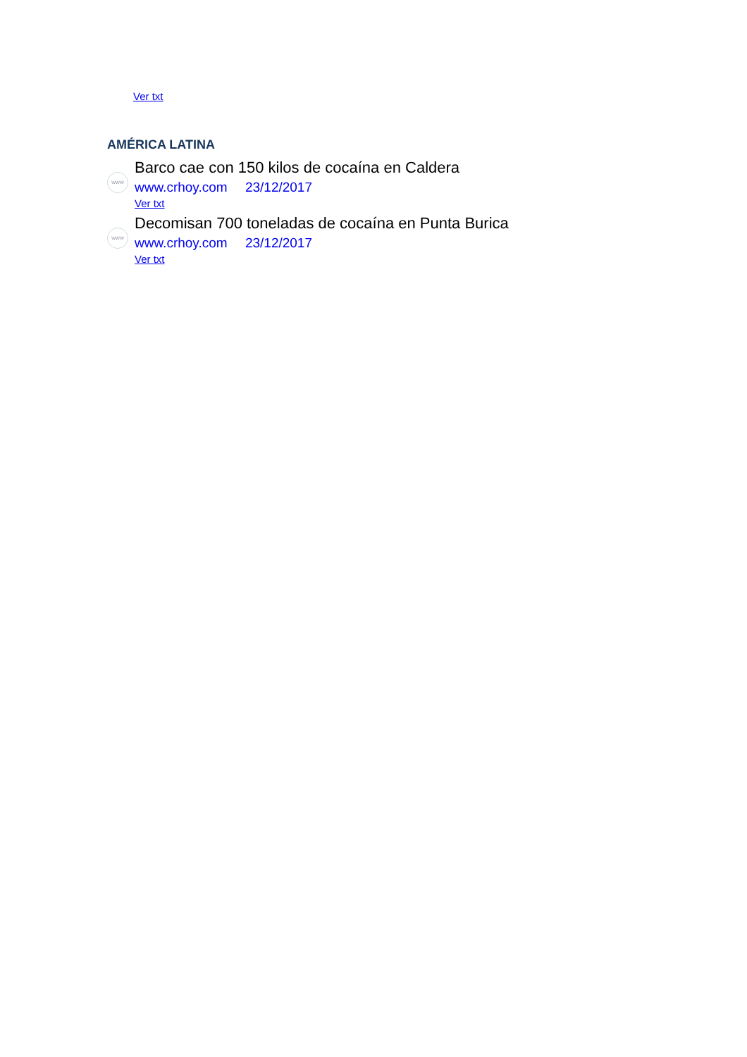Ver txt
AMÉRICA LATINA
www
Barco cae con 150 kilos de cocaína en Caldera
www.crhoy.com 23/12/2017
Ver txt
www
Decomisan 700 toneladas de cocaína en Punta Burica
www.crhoy.com 23/12/2017
Ver txt